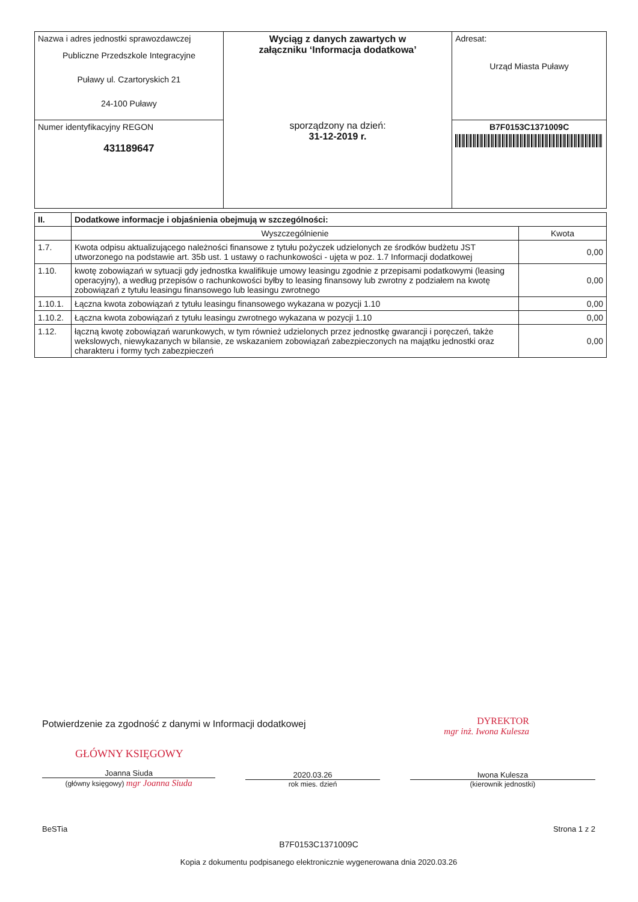| Nazwa i adres jednostki sprawozdawczej Publiczne Przedszkole Integracyjne Puławy ul. Czartoryskich 21 24-100 Puławy | Wyciąg z danych zawartych w załączniku ‘Informacja dodatkowa’ sporządzony na dzień: 31-12-2019 r. | Adresat: Urząd Miasta Puławy |
| Numer identyfikacyjny REGON 431189647 | | B7F0153C1371009C |
| II. | Dodatkowe informacje i objaśnienia obejmują w szczególności: | |
| --- | --- | --- |
| | Wyszczególnienie | Kwota |
| 1.7. | Kwota odpisu aktualizującego należności finansowe z tytułu pożyczek udzielonych ze środków budżetu JST utworzonego na podstawie art. 35b ust. 1 ustawy o rachunkowości - ujęta w poz. 1.7 Informacji dodatkowej | 0,00 |
| 1.10. | kwotę zobowiązań w sytuacji gdy jednostka kwalifikuje umowy leasingu zgodnie z przepisami podatkowymi (leasing operacyjny), a według przepisów o rachunkowości byłby to leasing finansowy lub zwrotny z podziałem na kwotę zobowiązań z tytułu leasingu finansowego lub leasingu zwrotnego | 0,00 |
| 1.10.1. | Łączna kwota zobowiązań z tytułu leasingu finansowego wykazana w pozycji 1.10 | 0,00 |
| 1.10.2. | Łączna kwota zobowiązań z tytułu leasingu zwrotnego wykazana w pozycji 1.10 | 0,00 |
| 1.12. | łączną kwotę zobowiązań warunkowych, w tym również udzielonych przez jednostkę gwarancji i poręczeń, także wekslowych, niewykazanych w bilansie, ze wskazaniem zobowiązań zabezpieczonych na majątku jednostki oraz charakteru i formy tych zabezpieczeń | 0,00 |
DYREKTOR
mgr inż. Iwona Kulesza
Potwierdzenie za zgodność z danymi w Informacji dodatkowej
GŁÓWNY KSIĘGOWY
Joanna Siuda
(główny księgowy) mgr Joanna Siuda
2020.03.26
rok mies. dzień
Iwona Kulesza
(kierownik jednostki)
BeSTia Strona 1 z 2
B7F0153C1371009C
Kopia z dokumentu podpisanego elektronicznie wygenerowana dnia 2020.03.26